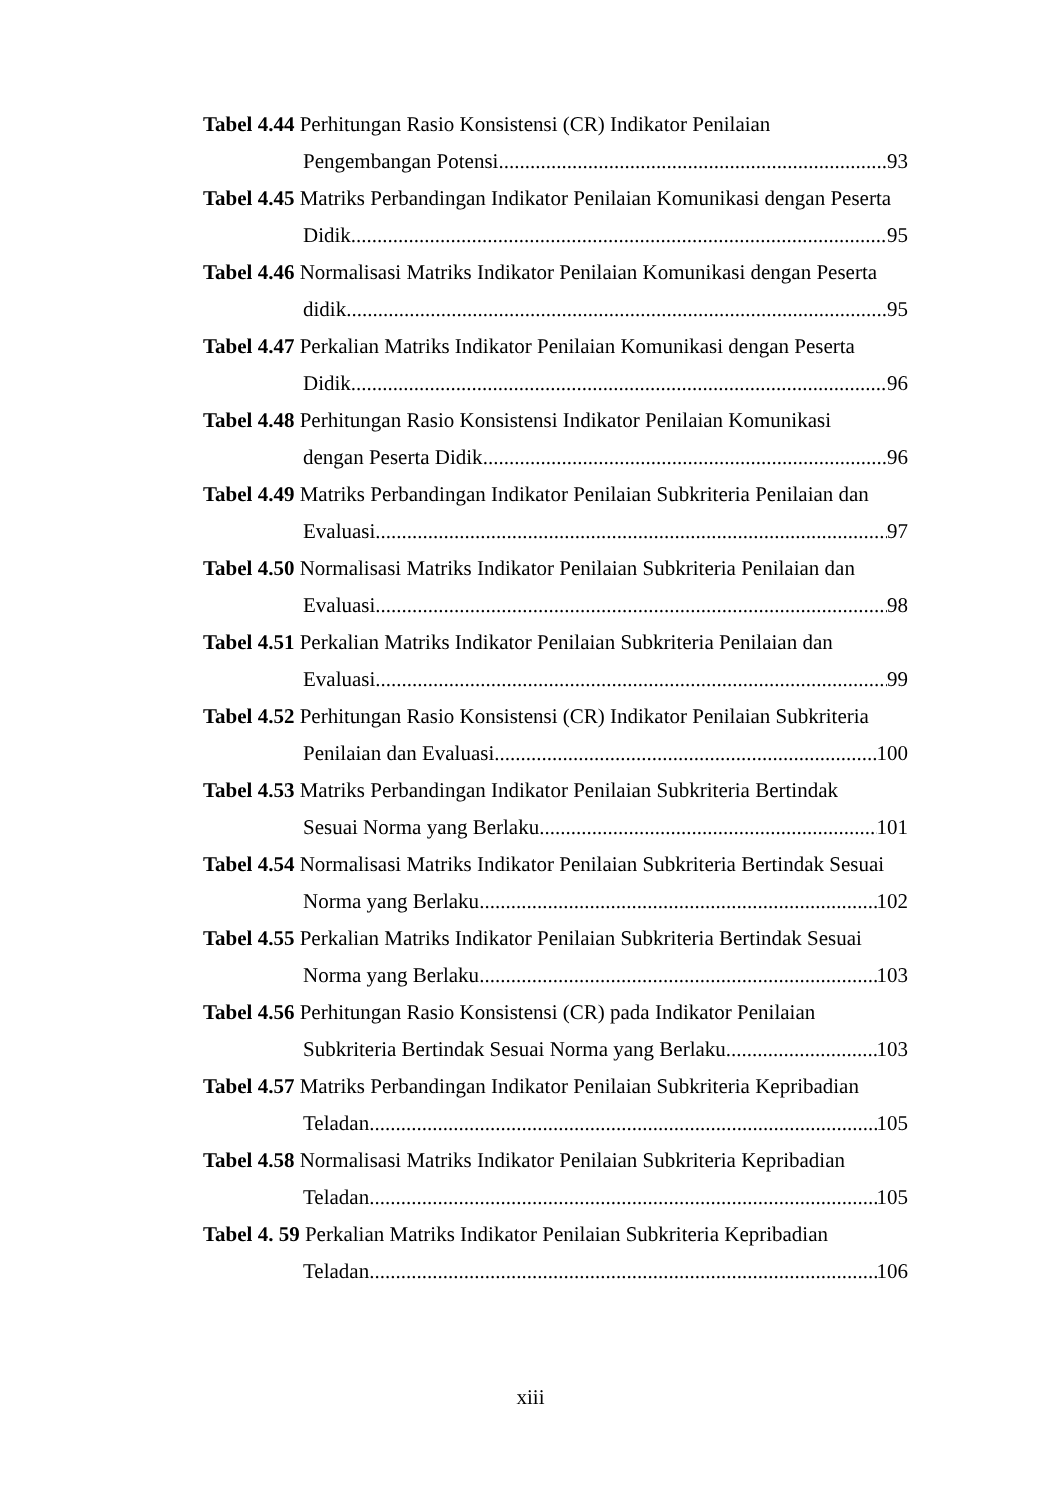Tabel 4.44 Perhitungan Rasio Konsistensi (CR) Indikator Penilaian
Pengembangan Potensi 93
Tabel 4.45 Matriks Perbandingan Indikator Penilaian Komunikasi dengan Peserta
Didik 95
Tabel 4.46 Normalisasi Matriks Indikator Penilaian Komunikasi dengan Peserta
didik 95
Tabel 4.47 Perkalian Matriks Indikator Penilaian Komunikasi dengan Peserta
Didik 96
Tabel 4.48 Perhitungan Rasio Konsistensi Indikator Penilaian Komunikasi
dengan Peserta Didik 96
Tabel 4.49 Matriks Perbandingan Indikator Penilaian Subkriteria Penilaian dan
Evaluasi 97
Tabel 4.50 Normalisasi Matriks Indikator Penilaian Subkriteria Penilaian dan
Evaluasi 98
Tabel 4.51 Perkalian Matriks Indikator Penilaian Subkriteria Penilaian dan
Evaluasi 99
Tabel 4.52 Perhitungan Rasio Konsistensi (CR) Indikator Penilaian Subkriteria
Penilaian dan Evaluasi 100
Tabel 4.53 Matriks Perbandingan Indikator Penilaian Subkriteria Bertindak
Sesuai Norma yang Berlaku 101
Tabel 4.54 Normalisasi Matriks Indikator Penilaian Subkriteria Bertindak Sesuai
Norma yang Berlaku 102
Tabel 4.55 Perkalian Matriks Indikator Penilaian Subkriteria Bertindak Sesuai
Norma yang Berlaku 103
Tabel 4.56 Perhitungan Rasio Konsistensi (CR) pada Indikator Penilaian
Subkriteria Bertindak Sesuai Norma yang Berlaku 103
Tabel 4.57 Matriks Perbandingan Indikator Penilaian Subkriteria Kepribadian
Teladan 105
Tabel 4.58 Normalisasi Matriks Indikator Penilaian Subkriteria Kepribadian
Teladan 105
Tabel 4. 59 Perkalian Matriks Indikator Penilaian Subkriteria Kepribadian
Teladan 106
xiii